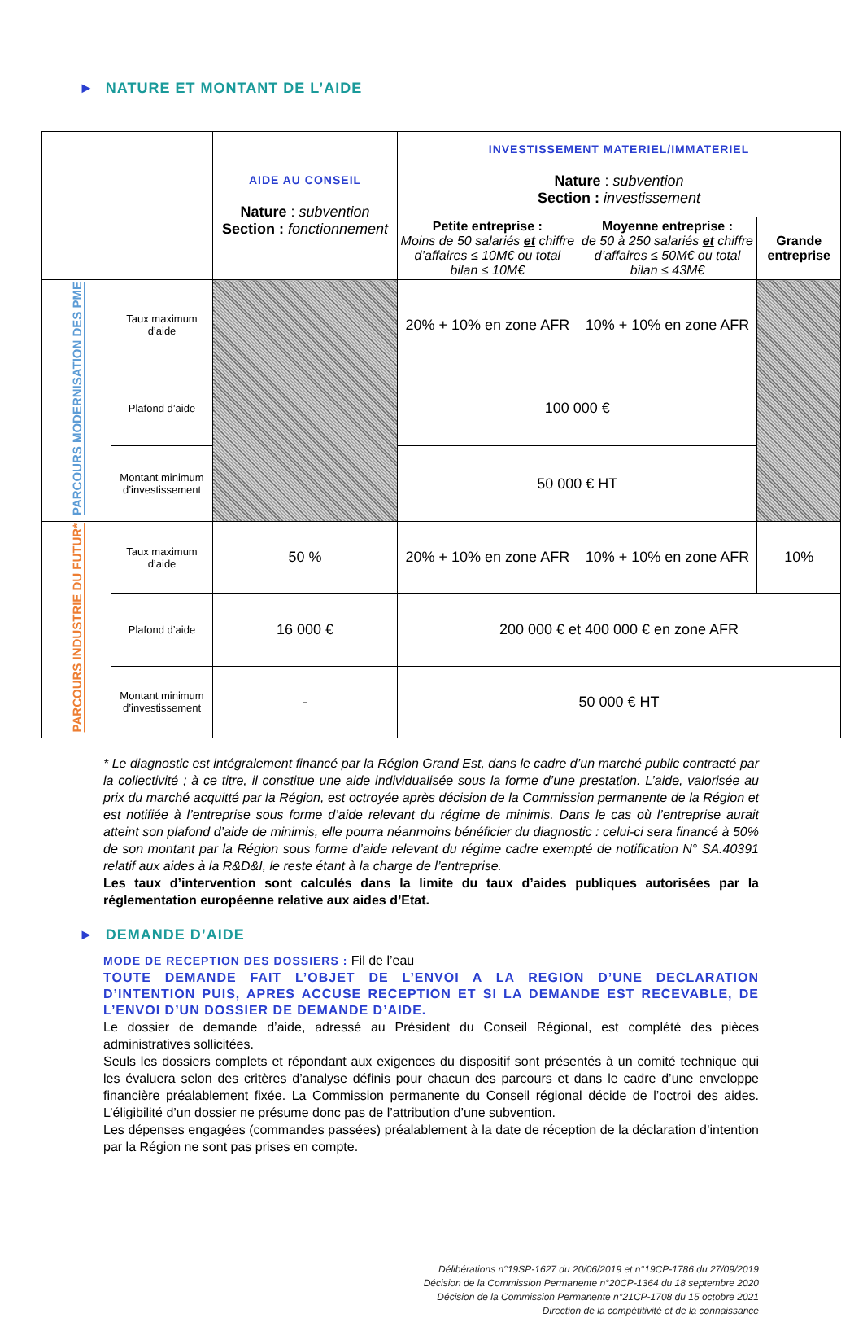► NATURE ET MONTANT DE L’AIDE
| | | AIDE AU CONSEIL Nature : subvention Section : fonctionnement | INVESTISSEMENT MATERIEL/IMMATERIEL Nature : subvention Section : investissement | | |
| | | | Petite entreprise : Moins de 50 salariés et chiffre d’affaires ≤ 10M€ ou total bilan ≤ 10M€ | Moyenne entreprise : de 50 à 250 salariés et chiffre d’affaires ≤ 50M€ ou total bilan ≤ 43M€ | Grande entreprise |
| PARCOURS MODERNISATION DES PME | Taux maximum d’aide | | 20% + 10% en zone AFR | 10% + 10% en zone AFR | |
| | Plafond d’aide | | 100 000 € | | |
| | Montant minimum d’investissement | | 50 000 € HT | | |
| PARCOURS INDUSTRIE DU FUTUR* | Taux maximum d’aide | 50 % | 20% + 10% en zone AFR | 10% + 10% en zone AFR | 10% |
| | Plafond d’aide | 16 000 € | 200 000 € et 400 000 € en zone AFR | | |
| | Montant minimum d’investissement | - | 50 000 € HT | | |
* Le diagnostic est intégralement financé par la Région Grand Est, dans le cadre d’un marché public contracté par la collectivité ; à ce titre, il constitue une aide individualisée sous la forme d’une prestation. L’aide, valorisée au prix du marché acquitté par la Région, est octroyée après décision de la Commission permanente de la Région et est notifiée à l’entreprise sous forme d’aide relevant du régime de minimis. Dans le cas où l’entreprise aurait atteint son plafond d’aide de minimis, elle pourra néanmoins bénéficier du diagnostic : celui-ci sera financé à 50% de son montant par la Région sous forme d’aide relevant du régime cadre exempté de notification N° SA.40391 relatif aux aides à la R&D&I, le reste étant à la charge de l’entreprise.
Les taux d’intervention sont calculés dans la limite du taux d’aides publiques autorisées par la réglementation européenne relative aux aides d’Etat.
► DEMANDE D’AIDE
MODE DE RECEPTION DES DOSSIERS : Fil de l’eau
TOUTE DEMANDE FAIT L’OBJET DE L’ENVOI A LA REGION D’UNE DECLARATION D’INTENTION PUIS, APRES ACCUSE RECEPTION ET SI LA DEMANDE EST RECEVABLE, DE L’ENVOI D’UN DOSSIER DE DEMANDE D’AIDE.
Le dossier de demande d’aide, adressé au Président du Conseil Régional, est complété des pièces administratives sollicitées.
Seuls les dossiers complets et répondant aux exigences du dispositif sont présentés à un comité technique qui les évaluera selon des critères d’analyse définis pour chacun des parcours et dans le cadre d’une enveloppe financière préalablement fixée. La Commission permanente du Conseil régional décide de l’octroi des aides. L’éligibilité d’un dossier ne présume donc pas de l’attribution d’une subvention.
Les dépenses engagées (commandes passées) préalablement à la date de réception de la déclaration d’intention par la Région ne sont pas prises en compte.
Délibérations n°19SP-1627 du 20/06/2019 et n°19CP-1786 du 27/09/2019
Décision de la Commission Permanente n°20CP-1364 du 18 septembre 2020
Décision de la Commission Permanente n°21CP-1708 du 15 octobre 2021
Direction de la compétitivité et de la connaissance